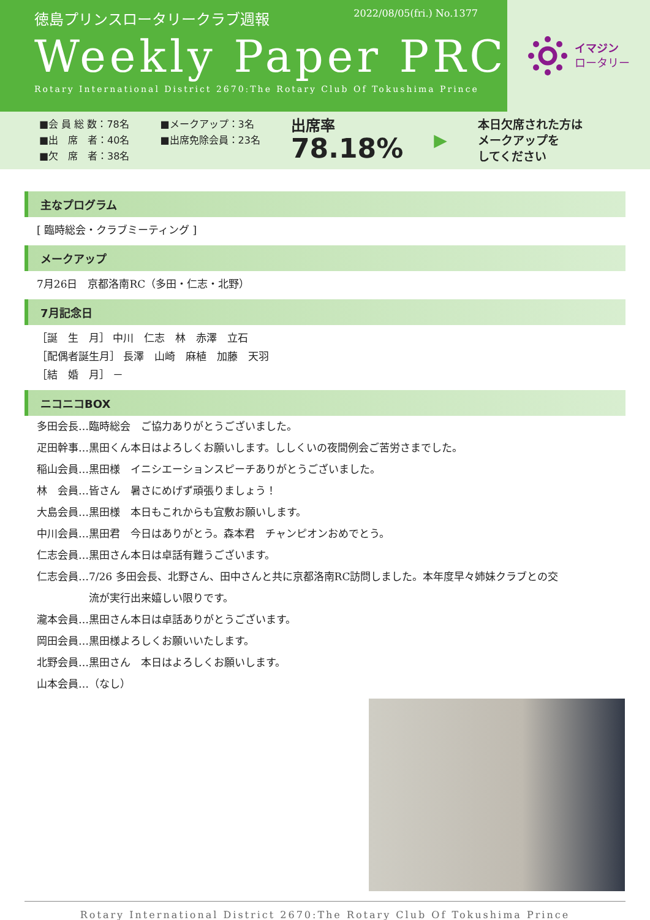徳島プリンスロータリークラブ週報 2022/08/05(fri.) No.1377
Weekly Paper PRC
Rotary International District 2670:The Rotary Club Of Tokushima Prince
イマジン
ロータリー
■会 員 総 数：78名
■出　席　者：40名
■欠　席　者：38名
■メークアップ：3名
■出席免除会員：23名
出席率
78.18%
▶
本日欠席された方は
メークアップを
してください
主なプログラム
[ 臨時総会・クラブミーティング ]
メークアップ
7月26日　京都洛南RC（多田・仁志・北野）
7月記念日
［誕　生　月］ 中川　仁志　林　赤澤　立石
［配偶者誕生月］ 長澤　山崎　麻植　加藤　天羽
［結　婚　月］ －
ニコニコBOX
多田会長…臨時総会　ご協力ありがとうございました。
疋田幹事…黒田くん本日はよろしくお願いします。ししくいの夜間例会ご苦労さまでした。
稲山会員…黒田様　イニシエーションスピーチありがとうございました。
林　会員…皆さん　暑さにめげず頑張りましょう！
大島会員…黒田様　本日もこれからも宜敷お願いします。
中川会員…黒田君　今日はありがとう。森本君　チャンピオンおめでとう。
仁志会員…黒田さん本日は卓話有難うございます。
仁志会員…7/26 多田会長、北野さん、田中さんと共に京都洛南RC訪問しました。本年度早々姉妹クラブとの交
　　　　　流が実行出来嬉しい限りです。
瀧本会員…黒田さん本日は卓話ありがとうございます。
岡田会員…黒田様よろしくお願いいたします。
北野会員…黒田さん　本日はよろしくお願いします。
山本会員…（なし）
Rotary International District 2670:The Rotary Club Of Tokushima Prince